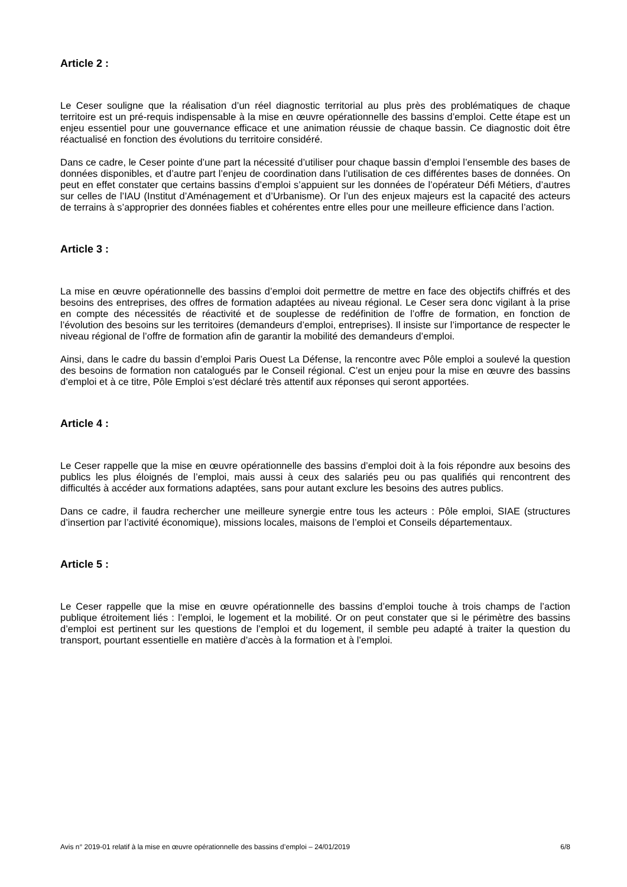Article 2 :
Le Ceser souligne que la réalisation d’un réel diagnostic territorial au plus près des problématiques de chaque territoire est un pré-requis indispensable à la mise en œuvre opérationnelle des bassins d’emploi. Cette étape est un enjeu essentiel pour une gouvernance efficace et une animation réussie de chaque bassin. Ce diagnostic doit être réactualisé en fonction des évolutions du territoire considéré.
Dans ce cadre, le Ceser pointe d’une part la nécessité d’utiliser pour chaque bassin d’emploi l’ensemble des bases de données disponibles, et d’autre part l’enjeu de coordination dans l’utilisation de ces différentes bases de données. On peut en effet constater que certains bassins d’emploi s’appuient sur les données de l’opérateur Défi Métiers, d’autres sur celles de l’IAU (Institut d’Aménagement et d’Urbanisme). Or l’un des enjeux majeurs est la capacité des acteurs de terrains à s’approprier des données fiables et cohérentes entre elles pour une meilleure efficience dans l’action.
Article 3 :
La mise en œuvre opérationnelle des bassins d’emploi doit permettre de mettre en face des objectifs chiffrés et des besoins des entreprises, des offres de formation adaptées au niveau régional. Le Ceser sera donc vigilant à la prise en compte des nécessités de réactivité et de souplesse de redéfinition de l’offre de formation, en fonction de l’évolution des besoins sur les territoires (demandeurs d’emploi, entreprises). Il insiste sur l’importance de respecter le niveau régional de l’offre de formation afin de garantir la mobilité des demandeurs d’emploi.
Ainsi, dans le cadre du bassin d’emploi Paris Ouest La Défense, la rencontre avec Pôle emploi a soulevé la question des besoins de formation non catalogués par le Conseil régional. C’est un enjeu pour la mise en œuvre des bassins d’emploi et à ce titre, Pôle Emploi s’est déclaré très attentif aux réponses qui seront apportées.
Article 4 :
Le Ceser rappelle que la mise en œuvre opérationnelle des bassins d’emploi doit à la fois répondre aux besoins des publics les plus éloignés de l’emploi, mais aussi à ceux des salariés peu ou pas qualifiés qui rencontrent des difficultés à accéder aux formations adaptées, sans pour autant exclure les besoins des autres publics.
Dans ce cadre, il faudra rechercher une meilleure synergie entre tous les acteurs : Pôle emploi, SIAE (structures d’insertion par l’activité économique), missions locales, maisons de l’emploi et Conseils départementaux.
Article 5 :
Le Ceser rappelle que la mise en œuvre opérationnelle des bassins d’emploi touche à trois champs de l’action publique étroitement liés : l’emploi, le logement et la mobilité. Or on peut constater que si le périmètre des bassins d’emploi est pertinent sur les questions de l’emploi et du logement, il semble peu adapté à traiter la question du transport, pourtant essentielle en matière d’accès à la formation et à l’emploi.
Avis n° 2019-01 relatif à la mise en œuvre opérationnelle des bassins d’emploi – 24/01/2019 6/8